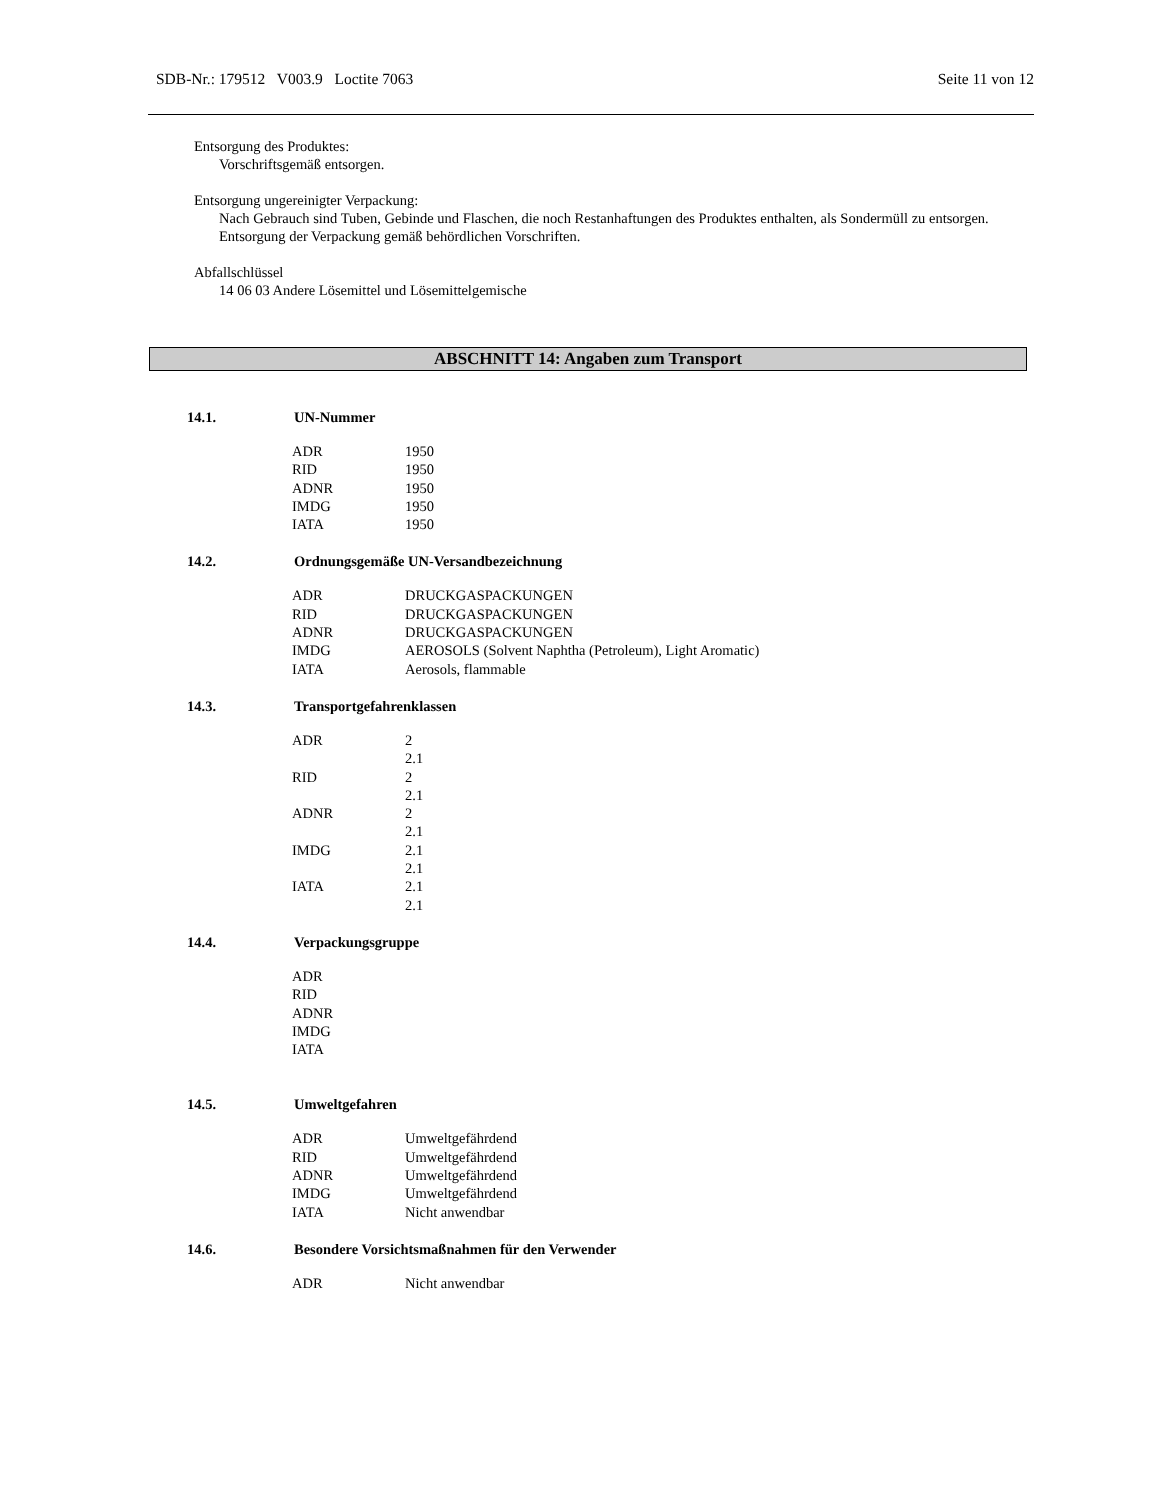SDB-Nr.: 179512 V003.9 Loctite 7063 Seite 11 von 12
Entsorgung des Produktes:
Vorschriftsgemäß entsorgen.
Entsorgung ungereinigter Verpackung:
Nach Gebrauch sind Tuben, Gebinde und Flaschen, die noch Restanhaftungen des Produktes enthalten, als Sondermüll zu entsorgen.
Entsorgung der Verpackung gemäß behördlichen Vorschriften.
Abfallschlüssel
14 06 03 Andere Lösemittel und Lösemittelgemische
ABSCHNITT 14: Angaben zum Transport
14.1. UN-Nummer
| ADR | 1950 |
| RID | 1950 |
| ADNR | 1950 |
| IMDG | 1950 |
| IATA | 1950 |
14.2. Ordnungsgemäße UN-Versandbezeichnung
| ADR | DRUCKGASPACKUNGEN |
| RID | DRUCKGASPACKUNGEN |
| ADNR | DRUCKGASPACKUNGEN |
| IMDG | AEROSOLS (Solvent Naphtha (Petroleum), Light Aromatic) |
| IATA | Aerosols, flammable |
14.3. Transportgefahrenklassen
| ADR | 2 2.1 |
| RID | 2 2.1 |
| ADNR | 2 2.1 |
| IMDG | 2.1 2.1 |
| IATA | 2.1 2.1 |
14.4. Verpackungsgruppe
| ADR | |
| RID | |
| ADNR | |
| IMDG | |
| IATA | |
14.5. Umweltgefahren
| ADR | Umweltgefährdend |
| RID | Umweltgefährdend |
| ADNR | Umweltgefährdend |
| IMDG | Umweltgefährdend |
| IATA | Nicht anwendbar |
14.6. Besondere Vorsichtsmaßnahmen für den Verwender
| ADR | Nicht anwendbar |